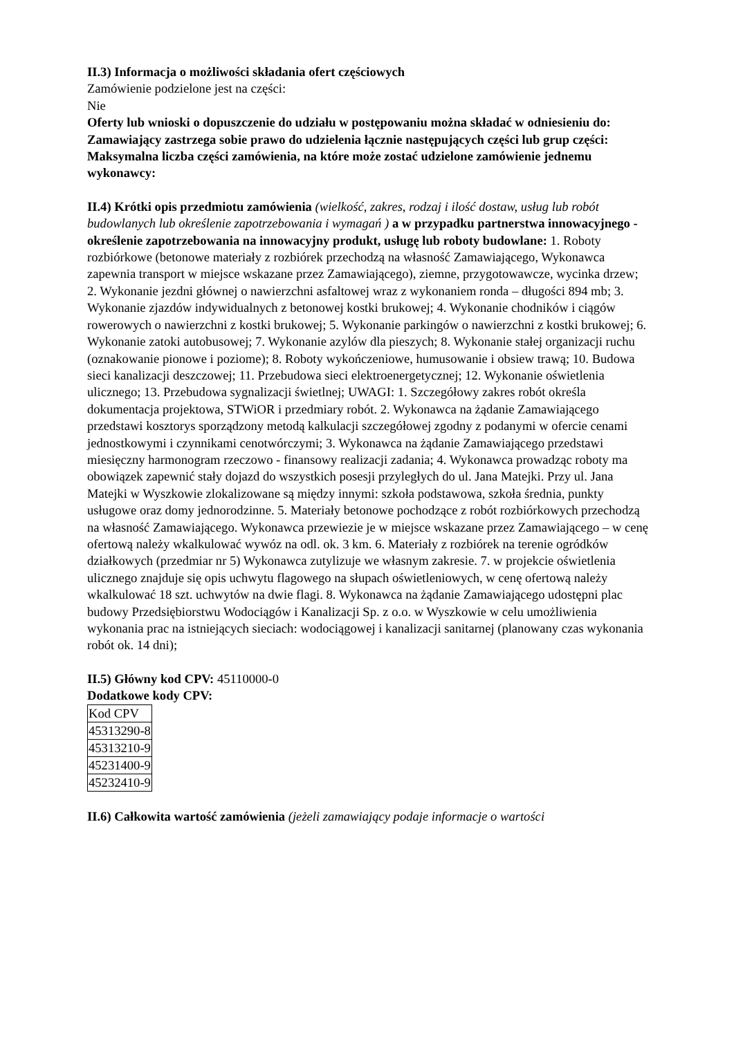II.3) Informacja o możliwości składania ofert częściowych
Zamówienie podzielone jest na części:
Nie
Oferty lub wnioski o dopuszczenie do udziału w postępowaniu można składać w odniesieniu do:
Zamawiający zastrzega sobie prawo do udzielenia łącznie następujących części lub grup części:
Maksymalna liczba części zamówienia, na które może zostać udzielone zamówienie jednemu wykonawcy:
II.4) Krótki opis przedmiotu zamówienia (wielkość, zakres, rodzaj i ilość dostaw, usług lub robót budowlanych lub określenie zapotrzebowania i wymagań ) a w przypadku partnerstwa innowacyjnego - określenie zapotrzebowania na innowacyjny produkt, usługę lub roboty budowlane: 1. Roboty rozbiórkowe (betonowe materiały z rozbiórek przechodzą na własność Zamawiającego, Wykonawca zapewnia transport w miejsce wskazane przez Zamawiającego), ziemne, przygotowawcze, wycinka drzew; 2. Wykonanie jezdni głównej o nawierzchni asfaltowej wraz z wykonaniem ronda – długości 894 mb; 3. Wykonanie zjazdów indywidualnych z betonowej kostki brukowej; 4. Wykonanie chodników i ciągów rowerowych o nawierzchni z kostki brukowej; 5. Wykonanie parkingów o nawierzchni z kostki brukowej; 6. Wykonanie zatoki autobusowej; 7. Wykonanie azylów dla pieszych; 8. Wykonanie stałej organizacji ruchu (oznakowanie pionowe i poziome); 8. Roboty wykończeniowe, humusowanie i obsiew trawą; 10. Budowa sieci kanalizacji deszczowej; 11. Przebudowa sieci elektroenergetycznej; 12. Wykonanie oświetlenia ulicznego; 13. Przebudowa sygnalizacji świetlnej; UWAGI: 1. Szczegółowy zakres robót określa dokumentacja projektowa, STWiOR i przedmiary robót. 2. Wykonawca na żądanie Zamawiającego przedstawi kosztorys sporządzony metodą kalkulacji szczegółowej zgodny z podanymi w ofercie cenami jednostkowymi i czynnikami cenotwórczymi; 3. Wykonawca na żądanie Zamawiającego przedstawi miesięczny harmonogram rzeczowo - finansowy realizacji zadania; 4. Wykonawca prowadząc roboty ma obowiązek zapewnić stały dojazd do wszystkich posesji przyległych do ul. Jana Matejki. Przy ul. Jana Matejki w Wyszkowie zlokalizowane są między innymi: szkoła podstawowa, szkoła średnia, punkty usługowe oraz domy jednorodzinne. 5. Materiały betonowe pochodzące z robót rozbiórkowych przechodzą na własność Zamawiającego. Wykonawca przewiezie je w miejsce wskazane przez Zamawiającego – w cenę ofertową należy wkalkulować wywóz na odl. ok. 3 km. 6. Materiały z rozbiórek na terenie ogródków działkowych (przedmiar nr 5) Wykonawca zutylizuje we własnym zakresie. 7. w projekcie oświetlenia ulicznego znajduje się opis uchwytu flagowego na słupach oświetleniowych, w cenę ofertową należy wkalkulować 18 szt. uchwytów na dwie flagi. 8. Wykonawca na żądanie Zamawiającego udostępni plac budowy Przedsiębiorstwu Wodociągów i Kanalizacji Sp. z o.o. w Wyszkowie w celu umożliwienia wykonania prac na istniejących sieciach: wodociągowej i kanalizacji sanitarnej (planowany czas wykonania robót ok. 14 dni);
II.5) Główny kod CPV: 45110000-0
Dodatkowe kody CPV:
| Kod CPV |
| 45313290-8 |
| 45313210-9 |
| 45231400-9 |
| 45232410-9 |
II.6) Całkowita wartość zamówienia (jeżeli zamawiający podaje informacje o wartości